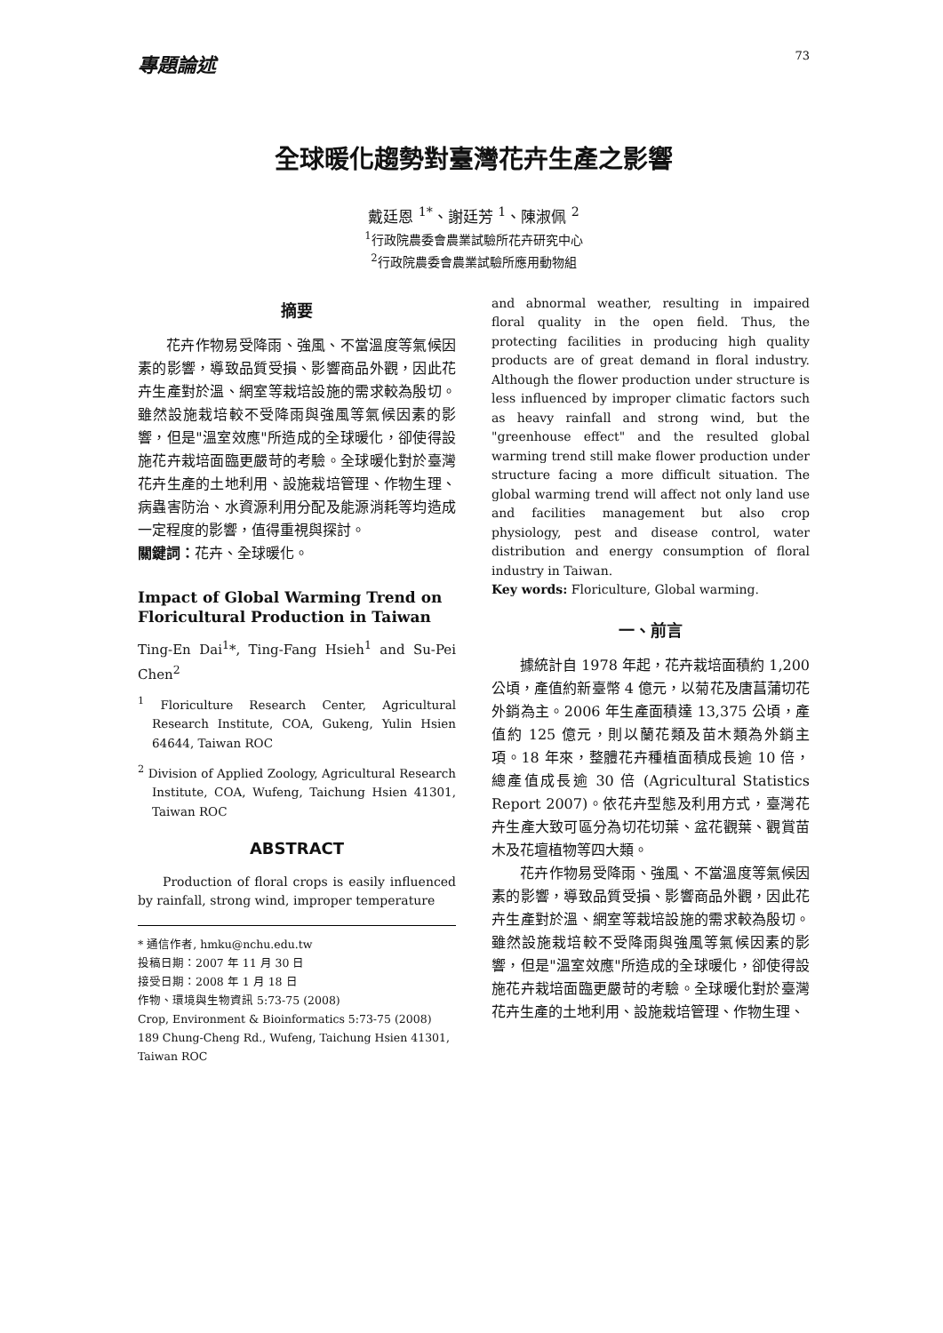專題論述 73
全球暖化趨勢對臺灣花卉生產之影響
戴廷恩 <sup>1*</sup>、謝廷芳 <sup>1</sup>、陳淑佩 <sup>2</sup>
<sup>1</sup> 行政院農委會農業試驗所花卉研究中心
<sup>2</sup> 行政院農委會農業試驗所應用動物組
摘要
花卉作物易受降雨、強風、不當溫度等氣候因素的影響，導致品質受損、影響商品外觀，因此花卉生產對於溫、網室等栽培設施的需求較為殷切。雖然設施栽培較不受降雨與強風等氣候因素的影響，但是"溫室效應"所造成的全球暖化，卻使得設施花卉栽培面臨更嚴苛的考驗。全球暖化對於臺灣花卉生產的土地利用、設施栽培管理、作物生理、病蟲害防治、水資源利用分配及能源消耗等均造成一定程度的影響，值得重視與探討。
關鍵詞：花卉、全球暖化。
Impact of Global Warming Trend on Floricultural Production in Taiwan
Ting-En Dai<sup>1</sup>*, Ting-Fang Hsieh<sup>1</sup> and Su-Pei Chen<sup>2</sup>
<sup>1</sup> Floriculture Research Center, Agricultural Research Institute, COA, Gukeng, Yulin Hsien 64644, Taiwan ROC
<sup>2</sup> Division of Applied Zoology, Agricultural Research Institute, COA, Wufeng, Taichung Hsien 41301, Taiwan ROC
ABSTRACT
Production of floral crops is easily influenced by rainfall, strong wind, improper temperature
* 通信作者, hmku@nchu.edu.tw
投稿日期：2007 年 11 月 30 日
接受日期：2008 年 1 月 18 日
作物、環境與生物資訊 5:73-75 (2008)
Crop, Environment & Bioinformatics 5:73-75 (2008)
189 Chung-Cheng Rd., Wufeng, Taichung Hsien 41301, Taiwan ROC
and abnormal weather, resulting in impaired floral quality in the open field. Thus, the protecting facilities in producing high quality products are of great demand in floral industry. Although the flower production under structure is less influenced by improper climatic factors such as heavy rainfall and strong wind, but the "greenhouse effect" and the resulted global warming trend still make flower production under structure facing a more difficult situation. The global warming trend will affect not only land use and facilities management but also crop physiology, pest and disease control, water distribution and energy consumption of floral industry in Taiwan.
Key words: Floriculture, Global warming.
一、前言
據統計自 1978 年起，花卉栽培面積約 1,200 公頃，產值約新臺幣 4 億元，以菊花及唐菖蒲切花外銷為主。2006 年生產面積達 13,375 公頃，產值約 125 億元，則以蘭花類及苗木類為外銷主項。18 年來，整體花卉種植面積成長逾 10 倍，總產值成長逾 30 倍 (Agricultural Statistics Report 2007)。依花卉型態及利用方式，臺灣花卉生產大致可區分為切花切葉、盆花觀葉、觀賞苗木及花壇植物等四大類。
花卉作物易受降雨、強風、不當溫度等氣候因素的影響，導致品質受損、影響商品外觀，因此花卉生產對於溫、網室等栽培設施的需求較為殷切。雖然設施栽培較不受降雨與強風等氣候因素的影響，但是"溫室效應"所造成的全球暖化，卻使得設施花卉栽培面臨更嚴苛的考驗。全球暖化對於臺灣花卉生產的土地利用、設施栽培管理、作物生理、